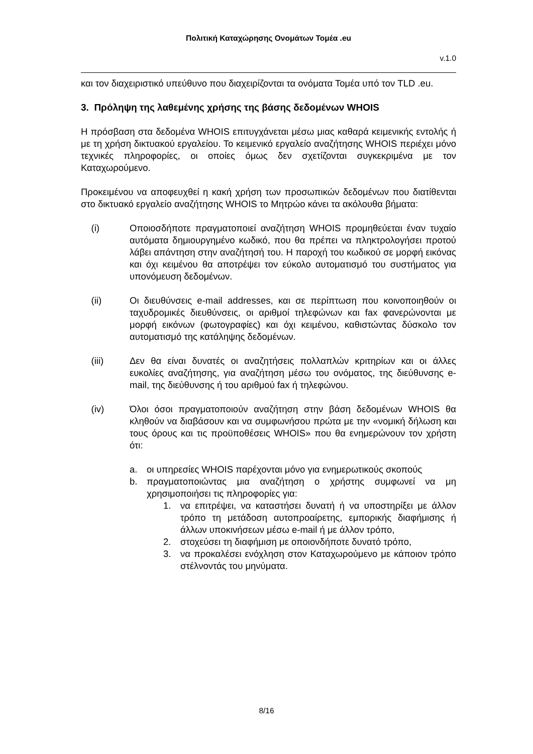Πολιτική Καταχώρησης Ονομάτων Τομέα .eu
v.1.0
και τον διαχειριστικό υπεύθυνο που διαχειρίζονται τα ονόματα Τομέα υπό τον TLD .eu.
3. Πρόληψη της λαθεμένης χρήσης της βάσης δεδομένων WHOIS
Η πρόσβαση στα δεδομένα WHOIS επιτυγχάνεται μέσω μιας καθαρά κειμενικής εντολής ή με τη χρήση δικτυακού εργαλείου. Το κειμενικό εργαλείο αναζήτησης WHOIS περιέχει μόνο τεχνικές πληροφορίες, οι οποίες όμως δεν σχετίζονται συγκεκριμένα με τον Καταχωρούμενο.
Προκειμένου να αποφευχθεί η κακή χρήση των προσωπικών δεδομένων που διατίθενται στο δικτυακό εργαλείο αναζήτησης WHOIS το Μητρώο κάνει τα ακόλουθα βήματα:
(i) Οποιοσδήποτε πραγματοποιεί αναζήτηση WHOIS προμηθεύεται έναν τυχαίο αυτόματα δημιουργημένο κωδικό, που θα πρέπει να πληκτρολογήσει προτού λάβει απάντηση στην αναζήτησή του. Η παροχή του κωδικού σε μορφή εικόνας και όχι κειμένου θα αποτρέψει τον εύκολο αυτοματισμό του συστήματος για υπονόμευση δεδομένων.
(ii) Οι διευθύνσεις e-mail addresses, και σε περίπτωση που κοινοποιηθούν οι ταχυδρομικές διευθύνσεις, οι αριθμοί τηλεφώνων και fax φανερώνονται με μορφή εικόνων (φωτογραφίες) και όχι κειμένου, καθιστώντας δύσκολο τον αυτοματισμό της κατάληψης δεδομένων.
(iii) Δεν θα είναι δυνατές οι αναζητήσεις πολλαπλών κριτηρίων και οι άλλες ευκολίες αναζήτησης, για αναζήτηση μέσω του ονόματος, της διεύθυνσης e-mail, της διεύθυνσης ή του αριθμού fax ή τηλεφώνου.
(iv) Όλοι όσοι πραγματοποιούν αναζήτηση στην βάση δεδομένων WHOIS θα κληθούν να διαβάσουν και να συμφωνήσου πρώτα με την «νομική δήλωση και τους όρους και τις προϋποθέσεις WHOIS» που θα ενημερώνουν τον χρήστη ότι:
a. οι υπηρεσίες WHOIS παρέχονται μόνο για ενημερωτικούς σκοπούς
b. πραγματοποιώντας μια αναζήτηση ο χρήστης συμφωνεί να μη χρησιμοποιήσει τις πληροφορίες για:
1. να επιτρέψει, να καταστήσει δυνατή ή να υποστηρίξει με άλλον τρόπο τη μετάδοση αυτοπροαίρετης, εμπορικής διαφήμισης ή άλλων υποκινήσεων μέσω e-mail ή με άλλον τρόπο,
2. στοχεύσει τη διαφήμιση με οποιονδήποτε δυνατό τρόπο,
3. να προκαλέσει ενόχληση στον Καταχωρούμενο με κάποιον τρόπο στέλνοντάς του μηνύματα.
8/16